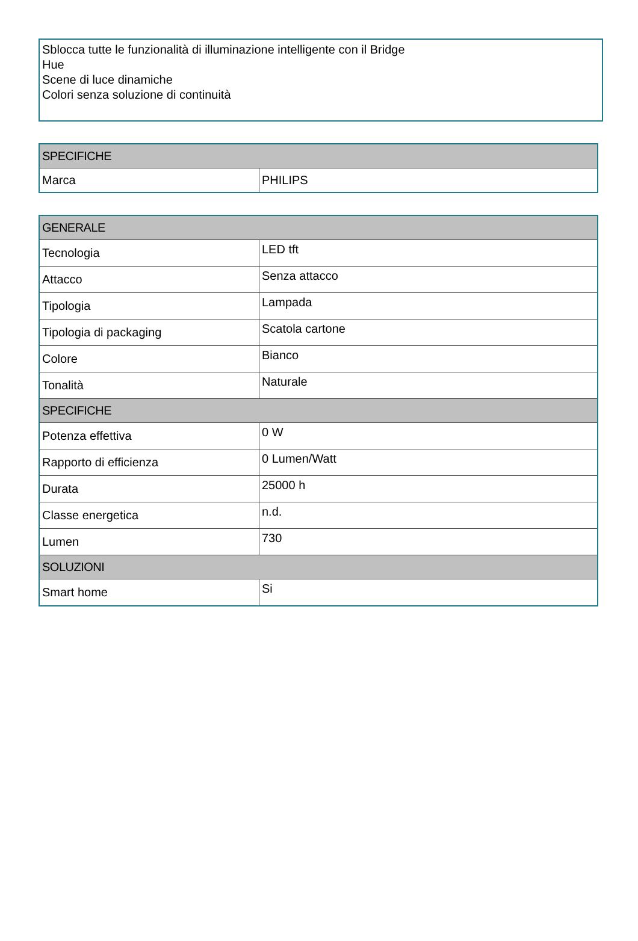Sblocca tutte le funzionalità di illuminazione intelligente con il Bridge
Hue
Scene di luce dinamiche
Colori senza soluzione di continuità
| SPECIFICHE | |
| --- | --- |
| Marca | PHILIPS |
| GENERALE | |
| --- | --- |
| Tecnologia | LED tft |
| Attacco | Senza attacco |
| Tipologia | Lampada |
| Tipologia di packaging | Scatola cartone |
| Colore | Bianco |
| Tonalità | Naturale |
| SPECIFICHE | |
| Potenza effettiva | 0 W |
| Rapporto di efficienza | 0 Lumen/Watt |
| Durata | 25000 h |
| Classe energetica | n.d. |
| Lumen | 730 |
| SOLUZIONI | |
| Smart home | Si |